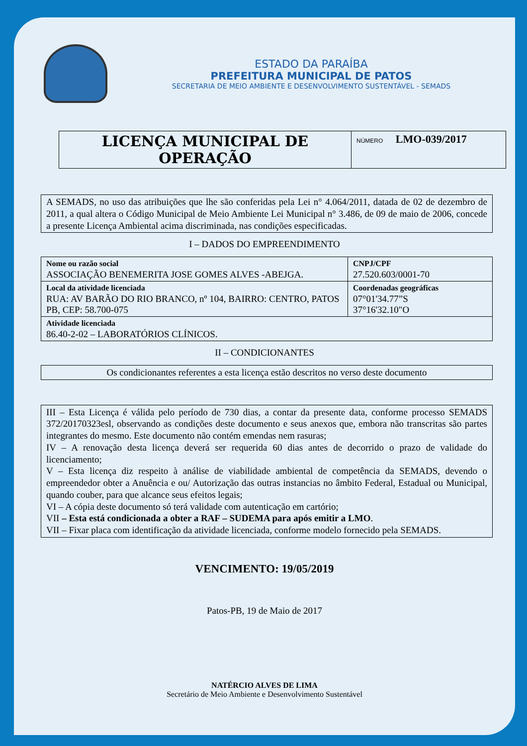ESTADO DA PARAÍBA
PREFEITURA MUNICIPAL DE PATOS
SECRETARIA DE MEIO AMBIENTE E DESENVOLVIMENTO SUSTENTÁVEL - SEMADS
LICENÇA MUNICIPAL DE OPERAÇÃO
NÚMERO LMO-039/2017
A SEMADS, no uso das atribuições que lhe são conferidas pela Lei n° 4.064/2011, datada de 02 de dezembro de 2011, a qual altera o Código Municipal de Meio Ambiente Lei Municipal n° 3.486, de 09 de maio de 2006, concede a presente Licença Ambiental acima discriminada, nas condições especificadas.
I – DADOS DO EMPREENDIMENTO
| Nome ou razão social ASSOCIAÇÃO BENEMERITA JOSE GOMES ALVES -ABEJGA. | CNPJ/CPF 27.520.603/0001-70 |
| Local da atividade licenciada RUA: AV BARÃO DO RIO BRANCO, nº 104, BAIRRO: CENTRO, PATOS PB, CEP: 58.700-075 | Coordenadas geográficas 07°01'34.77”S 37°16'32.10"O |
| Atividade licenciada 86.40-2-02 – LABORATÓRIOS CLÍNICOS. | |
II – CONDICIONANTES
Os condicionantes referentes a esta licença estão descritos no verso deste documento
III – Esta Licença é válida pelo período de 730 dias, a contar da presente data, conforme processo SEMADS 372/20170323esl, observando as condições deste documento e seus anexos que, embora não transcritas são partes integrantes do mesmo. Este documento não contém emendas nem rasuras;
IV – A renovação desta licença deverá ser requerida 60 dias antes de decorrido o prazo de validade do licenciamento;
V – Esta licença diz respeito à análise de viabilidade ambiental de competência da SEMADS, devendo o empreendedor obter a Anuência e ou/ Autorização das outras instancias no âmbito Federal, Estadual ou Municipal, quando couber, para que alcance seus efeitos legais;
VI – A cópia deste documento só terá validade com autenticação em cartório;
VII – Esta está condicionada a obter a RAF – SUDEMA para após emitir a LMO.
VII – Fixar placa com identificação da atividade licenciada, conforme modelo fornecido pela SEMADS.
VENCIMENTO: 19/05/2019
Patos-PB, 19 de Maio de 2017
NATÉRCIO ALVES DE LIMA
Secretário de Meio Ambiente e Desenvolvimento Sustentável